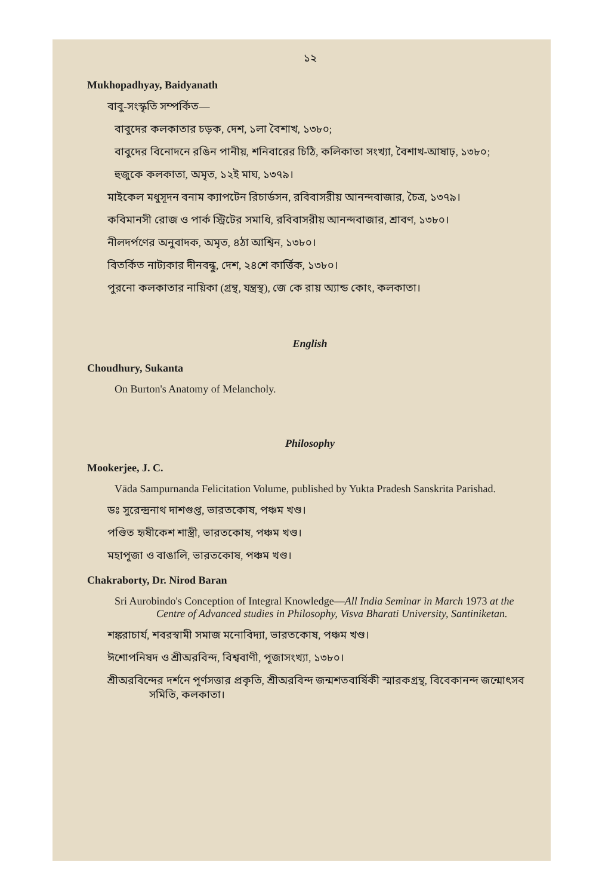১২
Mukhopadhyay, Baidyanath
বাবু-সংস্কৃতি সম্পর্কিত—
বাবুদের কলকাতার চড়ক, দেশ, ১লা বৈশাখ, ১৩৮০;
বাবুদের বিনোদনে রঙিন পানীয়, শনিবারের চিঠি, কলিকাতা সংখ্যা, বৈশাখ-আষাঢ়, ১৩৮০;
হুজুকে কলকাতা, অমৃত, ১২ই মাঘ, ১৩৭৯।
মাইকেল মধুসূদন বনাম ক্যাপটেন রিচার্ডসন, রবিবাসরীয় আনন্দবাজার, চৈত্র, ১৩৭৯।
কবিমানসী রোজ ও পার্ক স্ট্রিটের সমাধি, রবিবাসরীয় আনন্দবাজার, শ্রাবণ, ১৩৮০।
নীলদর্পণের অনুবাদক, অমৃত, ৪ঠা আশ্বিন, ১৩৮০।
বিতর্কিত নাট্যকার দীনবন্ধু, দেশ, ২৪শে কার্ত্তিক, ১৩৮০।
পুরনো কলকাতার নায়িকা (গ্রন্থ, যন্ত্রস্থ), জে কে রায় অ্যান্ড কোং, কলকাতা।
English
Choudhury, Sukanta
On Burton's Anatomy of Melancholy.
Philosophy
Mookerjee, J. C.
Vāda Sampurnanda Felicitation Volume, published by Yukta Pradesh Sanskrita Parishad.
ডঃ সুরেন্দ্রনাথ দাশগুপ্ত, ভারতকোষ, পঞ্চম খণ্ড।
পণ্ডিত হৃষীকেশ শাস্ত্রী, ভারতকোষ, পঞ্চম খণ্ড।
মহাপূজা ও বাঙালি, ভারতকোষ, পঞ্চম খণ্ড।
Chakraborty, Dr. Nirod Baran
Sri Aurobindo's Conception of Integral Knowledge—All India Seminar in March 1973 at the Centre of Advanced studies in Philosophy, Visva Bharati University, Santiniketan.
শঙ্করাচার্য, শবরস্বামী সমাজ মনোবিদ্যা, ভারতকোষ, পঞ্চম খণ্ড।
ঈশোপনিষদ ও শ্রীঅরবিন্দ, বিশ্ববাণী, পূজাসংখ্যা, ১৩৮০।
শ্রীঅরবিন্দের দর্শনে পূর্ণসত্তার প্রকৃতি, শ্রীঅরবিন্দ জন্মশতবার্ষিকী স্মারকগ্রন্থ, বিবেকানন্দ জন্মোৎসব সমিতি, কলকাতা।